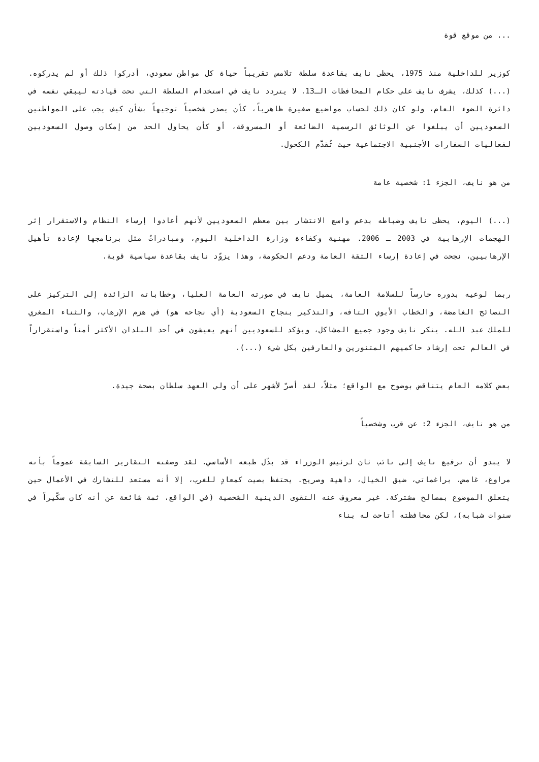... من موقع قوة
كوزير للداخلية منذ 1975، يحظى نايف بقاعدة سلطة تلامس تقريباً حياة كل مواطن سعودي، أدركوا ذلك أو لم يدركوه. (...) كذلك، يشرف نايف على حكام المحافظات الـ13. لا يتردد نايف في استخدام السلطة التي تحت قيادته ليبقي نفسه في دائرة الضوء العام، ولو كان ذلك لحساب مواضيع صغيرة ظاهرياً، كأن يصدر شخصياً توجيهاً بشأن كيف يجب على المواطنين السعوديين أن يبلغوا عن الوثائق الرسمية الضائعة أو المسروقة، أو كأن يحاول الحد من إمكان وصول السعوديين لفعاليات السفارات الأجنبية الاجتماعية حيث تُقدَّم الكحول.
من هو نايف، الجزء 1: شخصية عامة
(...) اليوم، يحظى نايف وضباطه بدعم واسع الانتشار بين معظم السعوديين لأنهم أعادوا إرساء النظام والاستقرار إثر الهجمات الإرهابية في 2003 ـ 2006. مهنية وكفاءة وزارة الداخلية اليوم، ومبادراتٌ مثل برنامجها لإعادة تأهيل الإرهابيين، نجحت في إعادة إرساء الثقة العامة ودعم الحكومة، وهذا يزوّد نايف بقاعدة سياسية قوية.
ربما لوعيه بدوره حارساً للسلامة العامة، يميل نايف في صورته العامة العليا، وخطاباته الزائدة إلى التركيز على النصائح الغامضة، والخطاب الأبوي التافه، والتذكير بنجاح السعودية (أي نجاحه هو) في هزم الإرهاب، والثناء المغري للملك عبد الله. ينكر نايف وجود جميع المشاكل، ويؤكد للسعوديين أنهم يعيشون في أحد البلدان الأكثر أمناً واستقراراً في العالم تحت إرشاد حاكميهم المتنورين والعارفين بكل شيء (...).
بعض كلامه العام يتناقض بوضوح مع الواقع؛ مثلاً، لقد أصرّ لأشهر على أن ولي العهد سلطان بصحة جيدة.
من هو نايف، الجزء 2: عن قرب وشخصياً
لا يبدو أن ترفيع نايف إلى نائب ثان لرئيس الوزراء قد بدّل طبعه الأساسي. لقد وصفته التقارير السابقة عموماً بأنه مراوغ، غامض، براغماتي، ضيق الخيال، داهية وصريح. يحتفظ بصيت كمعادٍ للغرب، إلا أنه مستعد للتشارك في الأعمال حين يتعلق الموضوع بمصالح مشتركة. غير معروف عنه التقوى الدينية الشخصية (في الواقع، ثمة شائعة عن أنه كان سكّيراً في سنوات شبابه)، لكن محافظته أتاحت له بناء